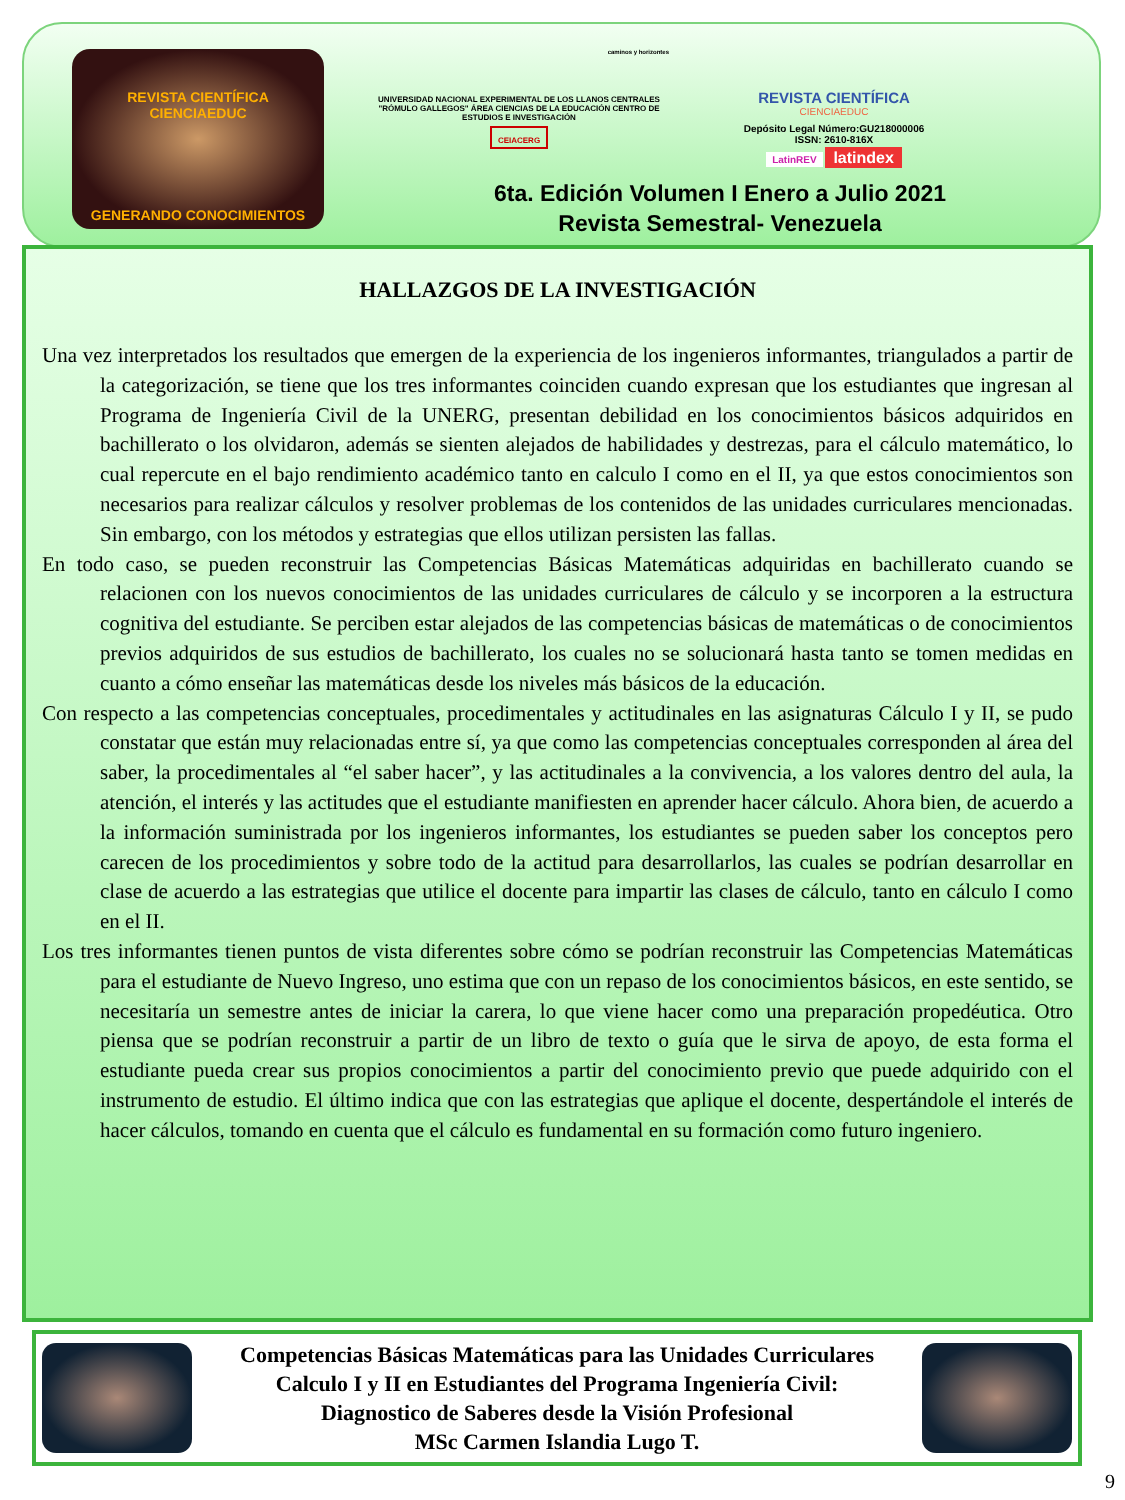REVISTA CIENTÍFICA
CIENCIAEDUC
GENERANDO CONOCIMIENTOS
caminos y horizontes
UNIVERSIDAD NACIONAL EXPERIMENTAL DE LOS LLANOS CENTRALES "RÓMULO GALLEGOS" ÁREA CIENCIAS DE LA EDUCACIÓN CENTRO DE ESTUDIOS E INVESTIGACIÓN
CEIACERG
REVISTA CIENTÍFICA
CIENCIAEDUC
Depósito Legal Número:GU218000006
ISSN: 2610-816X
LatinREV latindex
6ta. Edición Volumen I Enero a Julio 2021
Revista Semestral- Venezuela
HALLAZGOS DE LA INVESTIGACIÓN
Una vez interpretados los resultados que emergen de la experiencia de los ingenieros informantes, triangulados a partir de la categorización, se tiene que los tres informantes coinciden cuando expresan que los estudiantes que ingresan al Programa de Ingeniería Civil de la UNERG, presentan debilidad en los conocimientos básicos adquiridos en bachillerato o los olvidaron, además se sienten alejados de habilidades y destrezas, para el cálculo matemático, lo cual repercute en el bajo rendimiento académico tanto en calculo I como en el II, ya que estos conocimientos son necesarios para realizar cálculos y resolver problemas de los contenidos de las unidades curriculares mencionadas. Sin embargo, con los métodos y estrategias que ellos utilizan persisten las fallas.
En todo caso, se pueden reconstruir las Competencias Básicas Matemáticas adquiridas en bachillerato cuando se relacionen con los nuevos conocimientos de las unidades curriculares de cálculo y se incorporen a la estructura cognitiva del estudiante. Se perciben estar alejados de las competencias básicas de matemáticas o de conocimientos previos adquiridos de sus estudios de bachillerato, los cuales no se solucionará hasta tanto se tomen medidas en cuanto a cómo enseñar las matemáticas desde los niveles más básicos de la educación.
Con respecto a las competencias conceptuales, procedimentales y actitudinales en las asignaturas Cálculo I y II, se pudo constatar que están muy relacionadas entre sí, ya que como las competencias conceptuales corresponden al área del saber, la procedimentales al “el saber hacer”, y las actitudinales a la convivencia, a los valores dentro del aula, la atención, el interés y las actitudes que el estudiante manifiesten en aprender hacer cálculo. Ahora bien, de acuerdo a la información suministrada por los ingenieros informantes, los estudiantes se pueden saber los conceptos pero carecen de los procedimientos y sobre todo de la actitud para desarrollarlos, las cuales se podrían desarrollar en clase de acuerdo a las estrategias que utilice el docente para impartir las clases de cálculo, tanto en cálculo I como en el II.
Los tres informantes tienen puntos de vista diferentes sobre cómo se podrían reconstruir las Competencias Matemáticas para el estudiante de Nuevo Ingreso, uno estima que con un repaso de los conocimientos básicos, en este sentido, se necesitaría un semestre antes de iniciar la carera, lo que viene hacer como una preparación propedéutica. Otro piensa que se podrían reconstruir a partir de un libro de texto o guía que le sirva de apoyo, de esta forma el estudiante pueda crear sus propios conocimientos a partir del conocimiento previo que puede adquirido con el instrumento de estudio. El último indica que con las estrategias que aplique el docente, despertándole el interés de hacer cálculos, tomando en cuenta que el cálculo es fundamental en su formación como futuro ingeniero.
Competencias Básicas Matemáticas para las Unidades Curriculares
Calculo I y II en Estudiantes del Programa Ingeniería Civil:
Diagnostico de Saberes desde la Visión Profesional
MSc Carmen Islandia Lugo T.
9